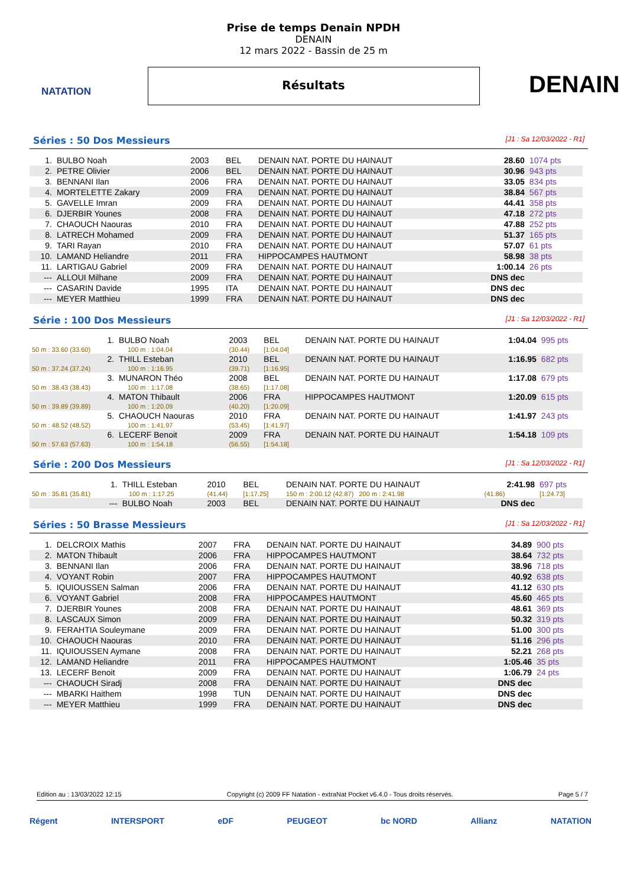NATATION DENAIN
Prise de temps Denain NPDH
DENAIN
12 mars 2022 - Bassin de 25 m
Résultats
Séries : 50 Dos Messieurs [J1 : Sa 12/03/2022 - R1]
| 1. | BULBO Noah | 2003 | BEL | DENAIN NAT. PORTE DU HAINAUT | 28.60 | 1074 pts |
| 2. | PETRE Olivier | 2006 | BEL | DENAIN NAT. PORTE DU HAINAUT | 30.96 | 943 pts |
| 3. | BENNANI Ilan | 2006 | FRA | DENAIN NAT. PORTE DU HAINAUT | 33.05 | 834 pts |
| 4. | MORTELETTE Zakary | 2009 | FRA | DENAIN NAT. PORTE DU HAINAUT | 38.84 | 567 pts |
| 5. | GAVELLE Imran | 2009 | FRA | DENAIN NAT. PORTE DU HAINAUT | 44.41 | 358 pts |
| 6. | DJERBIR Younes | 2008 | FRA | DENAIN NAT. PORTE DU HAINAUT | 47.18 | 272 pts |
| 7. | CHAOUCH Naouras | 2010 | FRA | DENAIN NAT. PORTE DU HAINAUT | 47.88 | 252 pts |
| 8. | LATRECH Mohamed | 2009 | FRA | DENAIN NAT. PORTE DU HAINAUT | 51.37 | 165 pts |
| 9. | TARI Rayan | 2010 | FRA | DENAIN NAT. PORTE DU HAINAUT | 57.07 | 61 pts |
| 10. | LAMAND Heliandre | 2011 | FRA | HIPPOCAMPES HAUTMONT | 58.98 | 38 pts |
| 11. | LARTIGAU Gabriel | 2009 | FRA | DENAIN NAT. PORTE DU HAINAUT | 1:00.14 | 26 pts |
| --- | ALLOUI Milhane | 2009 | FRA | DENAIN NAT. PORTE DU HAINAUT | DNS dec | |
| --- | CASARIN Davide | 1995 | ITA | DENAIN NAT. PORTE DU HAINAUT | DNS dec | |
| --- | MEYER Matthieu | 1999 | FRA | DENAIN NAT. PORTE DU HAINAUT | DNS dec | |
Série : 100 Dos Messieurs [J1 : Sa 12/03/2022 - R1]
| 1. | BULBO Noah | | | 2003 | BEL | DENAIN NAT. PORTE DU HAINAUT | 1:04.04 | 995 pts |
| 50 m : 33.60 (33.60) | | 100 m : 1:04.04 | | (30.44) | [1:04.04] | | | |
| 2. | THILL Esteban | | | 2010 | BEL | DENAIN NAT. PORTE DU HAINAUT | 1:16.95 | 682 pts |
| 50 m : 37.24 (37.24) | | 100 m : 1:16.95 | | (39.71) | [1:16.95] | | | |
| 3. | MUNARON Théo | | | 2008 | BEL | DENAIN NAT. PORTE DU HAINAUT | 1:17.08 | 679 pts |
| 50 m : 38.43 (38.43) | | 100 m : 1:17.08 | | (38.65) | [1:17.08] | | | |
| 4. | MATON Thibault | | | 2006 | FRA | HIPPOCAMPES HAUTMONT | 1:20.09 | 615 pts |
| 50 m : 39.89 (39.89) | | 100 m : 1:20.09 | | (40.20) | [1:20.09] | | | |
| 5. | CHAOUCH Naouras | | | 2010 | FRA | DENAIN NAT. PORTE DU HAINAUT | 1:41.97 | 243 pts |
| 50 m : 48.52 (48.52) | | 100 m : 1:41.97 | | (53.45) | [1:41.97] | | | |
| 6. | LECERF Benoit | | | 2009 | FRA | DENAIN NAT. PORTE DU HAINAUT | 1:54.18 | 109 pts |
| 50 m : 57.63 (57.63) | | 100 m : 1:54.18 | | (56.55) | [1:54.18] | | | |
Série : 200 Dos Messieurs [J1 : Sa 12/03/2022 - R1]
| 1. | THILL Esteban | | | 2010 | BEL | DENAIN NAT. PORTE DU HAINAUT | 2:41.98 | 697 pts |
| 50 m : 35.81 (35.81) | | 100 m : 1:17.25 | | (41.44) | [1:17.25] | 150 m : 2:00.12 (42.87) 200 m : 2:41.98 | (41.86) | [1:24.73] |
| --- | BULBO Noah | | | 2003 | BEL | DENAIN NAT. PORTE DU HAINAUT | DNS dec | |
Séries : 50 Brasse Messieurs [J1 : Sa 12/03/2022 - R1]
| 1. | DELCROIX Mathis | 2007 | FRA | DENAIN NAT. PORTE DU HAINAUT | 34.89 | 900 pts |
| 2. | MATON Thibault | 2006 | FRA | HIPPOCAMPES HAUTMONT | 38.64 | 732 pts |
| 3. | BENNANI Ilan | 2006 | FRA | DENAIN NAT. PORTE DU HAINAUT | 38.96 | 718 pts |
| 4. | VOYANT Robin | 2007 | FRA | HIPPOCAMPES HAUTMONT | 40.92 | 638 pts |
| 5. | IQUIOUSSEN Salman | 2006 | FRA | DENAIN NAT. PORTE DU HAINAUT | 41.12 | 630 pts |
| 6. | VOYANT Gabriel | 2008 | FRA | HIPPOCAMPES HAUTMONT | 45.60 | 465 pts |
| 7. | DJERBIR Younes | 2008 | FRA | DENAIN NAT. PORTE DU HAINAUT | 48.61 | 369 pts |
| 8. | LASCAUX Simon | 2009 | FRA | DENAIN NAT. PORTE DU HAINAUT | 50.32 | 319 pts |
| 9. | FERAHTIA Souleymane | 2009 | FRA | DENAIN NAT. PORTE DU HAINAUT | 51.00 | 300 pts |
| 10. | CHAOUCH Naouras | 2010 | FRA | DENAIN NAT. PORTE DU HAINAUT | 51.16 | 296 pts |
| 11. | IQUIOUSSEN Aymane | 2008 | FRA | DENAIN NAT. PORTE DU HAINAUT | 52.21 | 268 pts |
| 12. | LAMAND Heliandre | 2011 | FRA | HIPPOCAMPES HAUTMONT | 1:05.46 | 35 pts |
| 13. | LECERF Benoit | 2009 | FRA | DENAIN NAT. PORTE DU HAINAUT | 1:06.79 | 24 pts |
| --- | CHAOUCH Siradj | 2008 | FRA | DENAIN NAT. PORTE DU HAINAUT | DNS dec | |
| --- | MBARKI Haithem | 1998 | TUN | DENAIN NAT. PORTE DU HAINAUT | DNS dec | |
| --- | MEYER Matthieu | 1999 | FRA | DENAIN NAT. PORTE DU HAINAUT | DNS dec | |
Edition au : 13/03/2022 12:15 Copyright (c) 2009 FF Natation - extraNat Pocket v6.4.0 - Tous droits réservés. Page 5 / 7
Régent INTERSPORT eDF PEUGEOT bc NORD Allianz NATATION